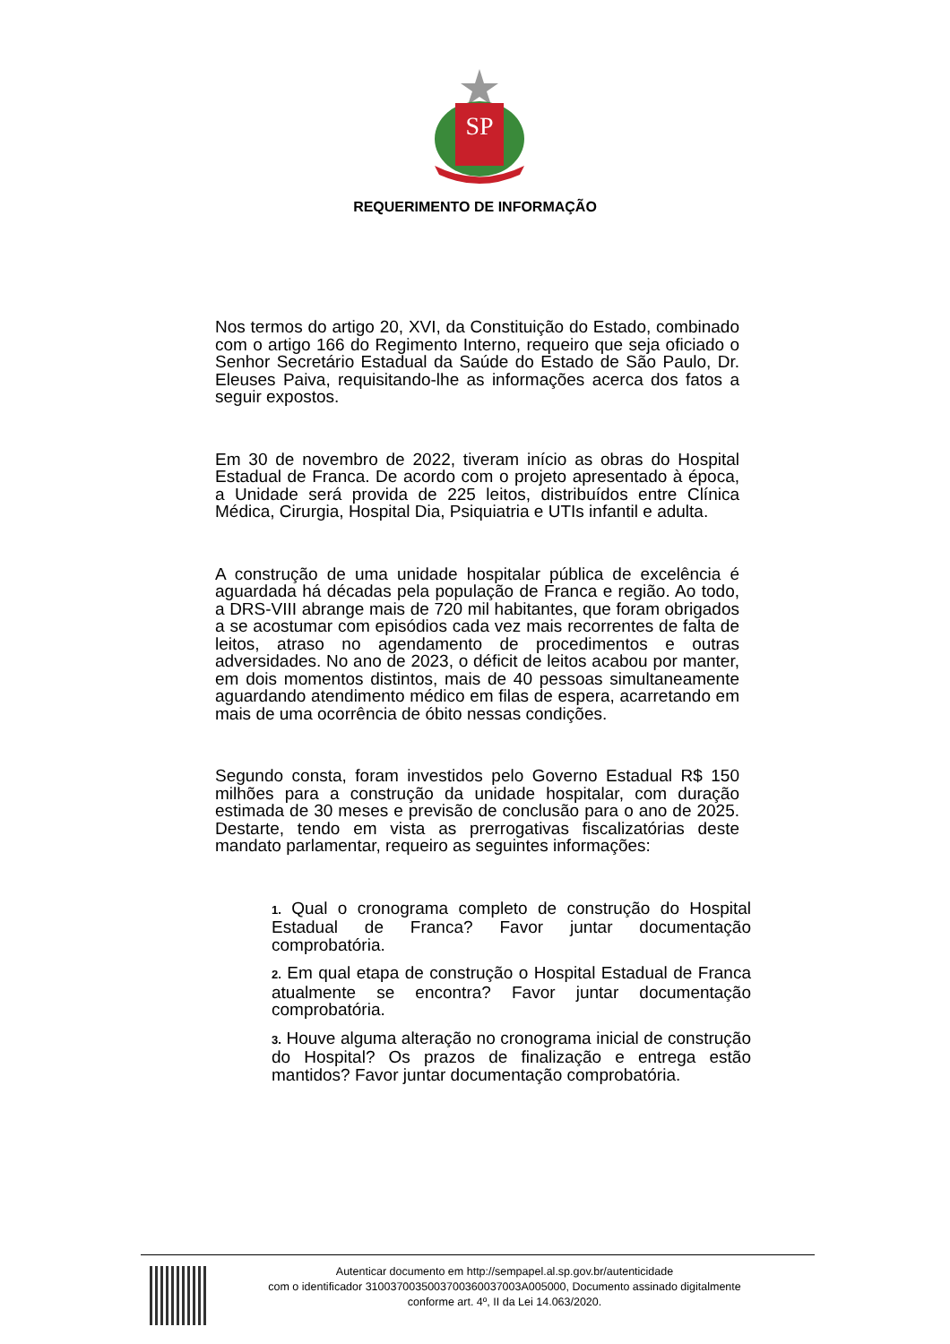SP
REQUERIMENTO DE INFORMAÇÃO
Nos termos do artigo 20, XVI, da Constituição do Estado, combinado com o artigo 166 do Regimento Interno, requeiro que seja oficiado o Senhor Secretário Estadual da Saúde do Estado de São Paulo, Dr. Eleuses Paiva, requisitando-lhe as informações acerca dos fatos a seguir expostos.
Em 30 de novembro de 2022, tiveram início as obras do Hospital Estadual de Franca. De acordo com o projeto apresentado à época, a Unidade será provida de 225 leitos, distribuídos entre Clínica Médica, Cirurgia, Hospital Dia, Psiquiatria e UTIs infantil e adulta.
A construção de uma unidade hospitalar pública de excelência é aguardada há décadas pela população de Franca e região. Ao todo, a DRS-VIII abrange mais de 720 mil habitantes, que foram obrigados a se acostumar com episódios cada vez mais recorrentes de falta de leitos, atraso no agendamento de procedimentos e outras adversidades. No ano de 2023, o déficit de leitos acabou por manter, em dois momentos distintos, mais de 40 pessoas simultaneamente aguardando atendimento médico em filas de espera, acarretando em mais de uma ocorrência de óbito nessas condições.
Segundo consta, foram investidos pelo Governo Estadual R$ 150 milhões para a construção da unidade hospitalar, com duração estimada de 30 meses e previsão de conclusão para o ano de 2025. Destarte, tendo em vista as prerrogativas fiscalizatórias deste mandato parlamentar, requeiro as seguintes informações:
1. Qual o cronograma completo de construção do Hospital Estadual de Franca? Favor juntar documentação comprobatória.
2. Em qual etapa de construção o Hospital Estadual de Franca atualmente se encontra? Favor juntar documentação comprobatória.
3. Houve alguma alteração no cronograma inicial de construção do Hospital? Os prazos de finalização e entrega estão mantidos? Favor juntar documentação comprobatória.
Autenticar documento em http://sempapel.al.sp.gov.br/autenticidade
com o identificador 3100370035003700360037003A005000, Documento assinado digitalmente
conforme art. 4º, II da Lei 14.063/2020.